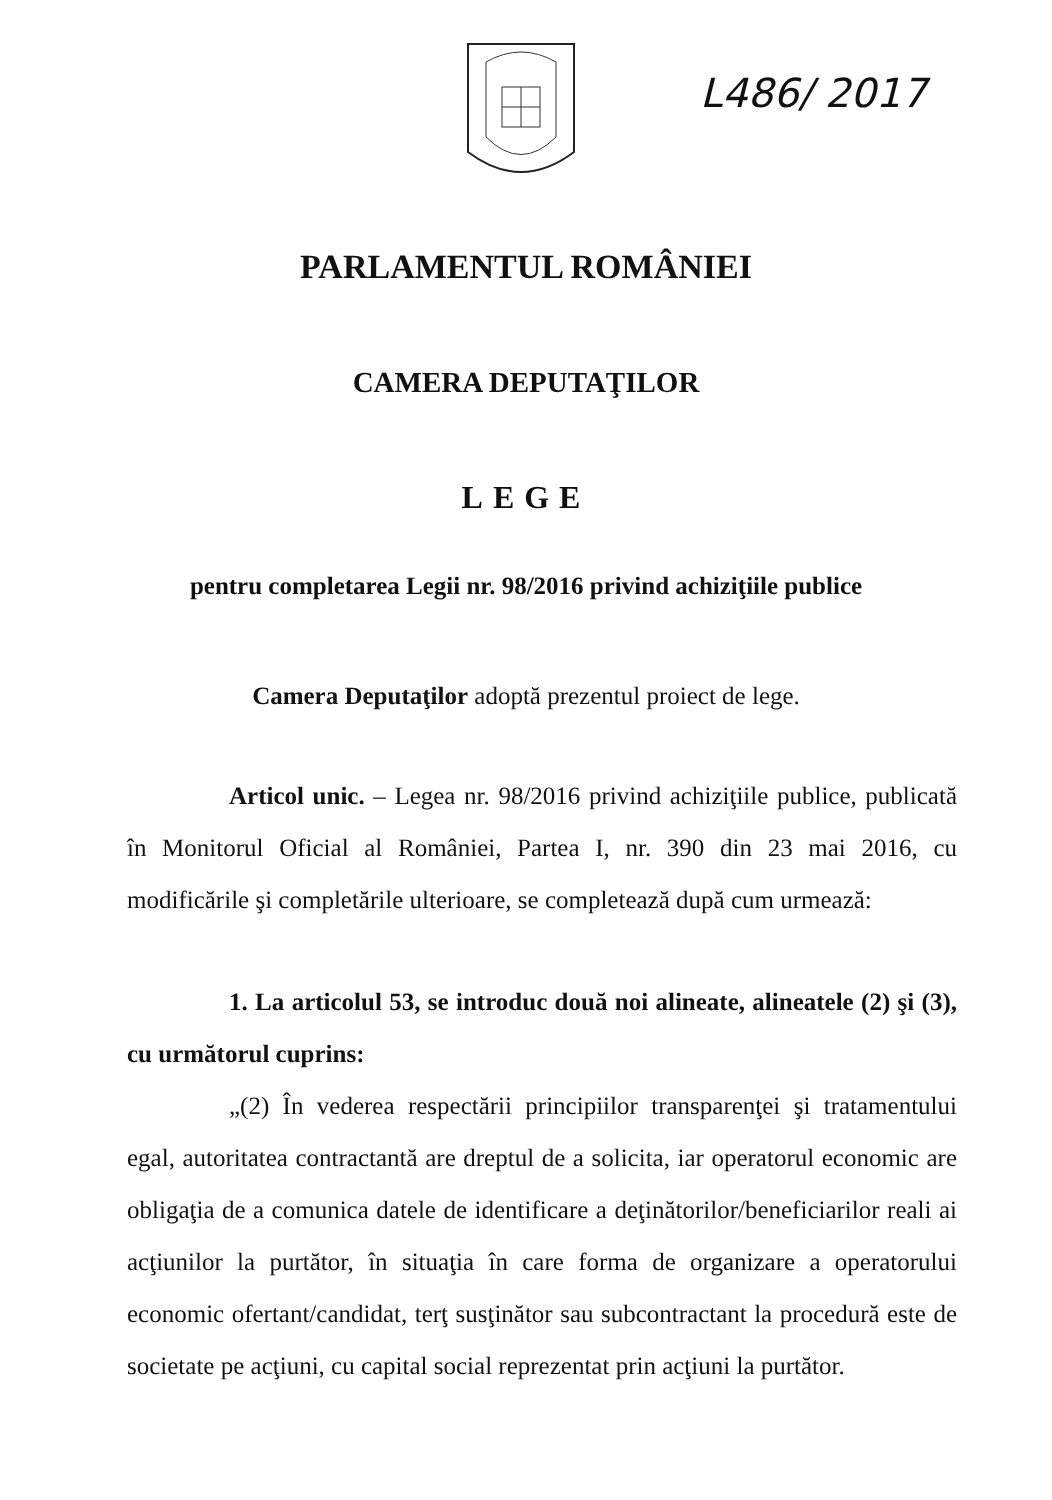L486/ 2017
PARLAMENTUL ROMÂNIEI
CAMERA DEPUTAŢILOR
LEGE
pentru completarea Legii nr. 98/2016 privind achiziţiile publice
Camera Deputaţilor adoptă prezentul proiect de lege.
Articol unic. – Legea nr. 98/2016 privind achiziţiile publice, publicată în Monitorul Oficial al României, Partea I, nr. 390 din 23 mai 2016, cu modificările şi completările ulterioare, se completează după cum urmează:
1. La articolul 53, se introduc două noi alineate, alineatele (2) şi (3), cu următorul cuprins:
„(2) În vederea respectării principiilor transparenţei şi tratamentului egal, autoritatea contractantă are dreptul de a solicita, iar operatorul economic are obligaţia de a comunica datele de identificare a deţinătorilor/beneficiarilor reali ai acţiunilor la purtător, în situaţia în care forma de organizare a operatorului economic ofertant/candidat, terţ susţinător sau subcontractant la procedură este de societate pe acţiuni, cu capital social reprezentat prin acţiuni la purtător.